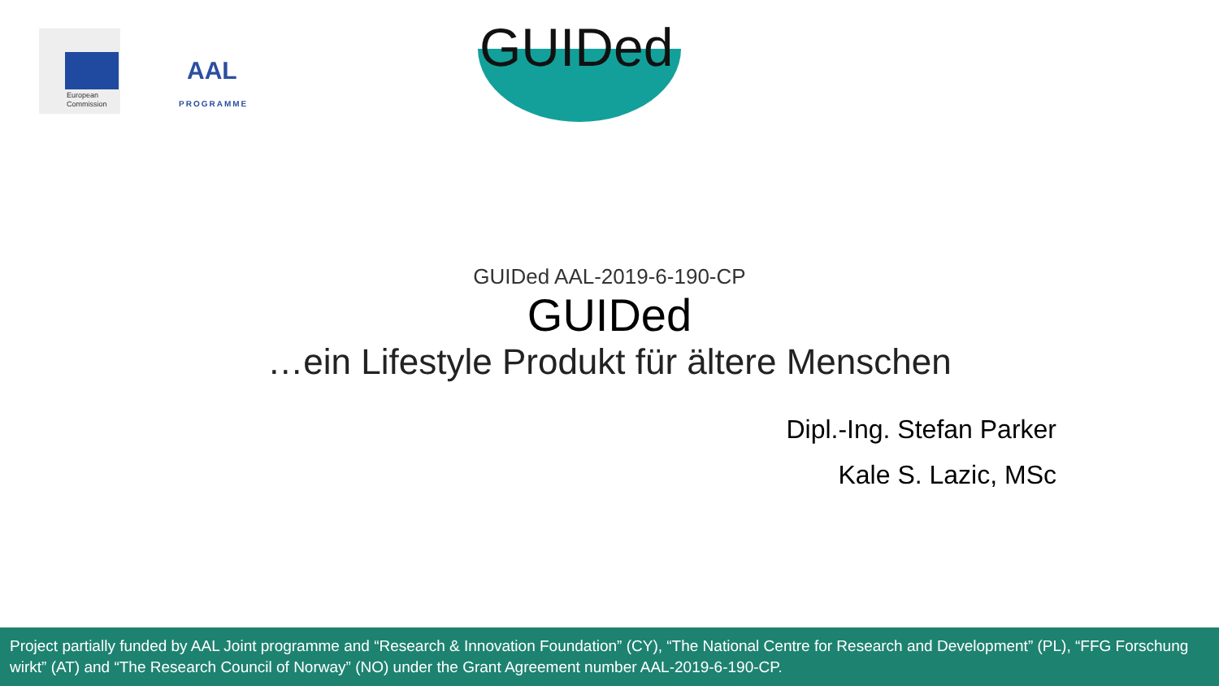European
Commission
AAL
PROGRAMME
GUIDed
GUIDed AAL-2019-6-190-CP
GUIDed
…ein Lifestyle Produkt für ältere Menschen
Dipl.-Ing. Stefan Parker
Kale S. Lazic, MSc
Project partially funded by AAL Joint programme and “Research & Innovation Foundation” (CY), “The National Centre for Research and Development” (PL), “FFG Forschung wirkt” (AT) and “The Research Council of Norway” (NO) under the Grant Agreement number AAL-2019-6-190-CP.